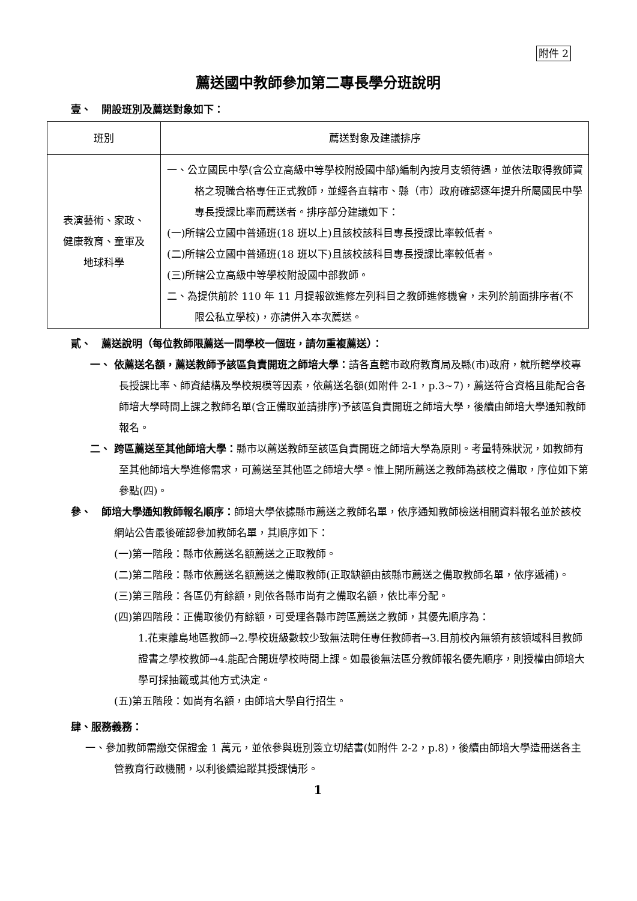附件 2
薦送國中教師參加第二專長學分班說明
壹、　開設班別及薦送對象如下：
| 班別 | 薦送對象及建議排序 |
| --- | --- |
| 表演藝術、家政、 健康教育、童軍及 地球科學 | 一、公立國民中學(含公立高級中等學校附設國中部)編制內按月支領待遇，並依法取得教師資格之現職合格專任正式教師，並經各直轄市、縣（市）政府確認逐年提升所屬國民中學專長授課比率而薦送者。排序部分建議如下： (一)所轄公立國中普通班(18 班以上)且該校該科目專長授課比率較低者。 (二)所轄公立國中普通班(18 班以下)且該校該科目專長授課比率較低者。 (三)所轄公立高級中等學校附設國中部教師。 二、為提供前於 110 年 11 月提報欲進修左列科目之教師進修機會，未列於前面排序者(不限公私立學校)，亦請併入本次薦送。 |
貳、　薦送說明（每位教師限薦送一間學校一個班，請勿重複薦送）：
一、 依薦送名額，薦送教師予該區負責開班之師培大學：請各直轄市政府教育局及縣(市)政府，就所轄學校專長授課比率、師資結構及學校規模等因素，依薦送名額(如附件 2-1，p.3~7)，薦送符合資格且能配合各師培大學時間上課之教師名單(含正備取並請排序)予該區負責開班之師培大學，後續由師培大學通知教師報名。
二、 跨區薦送至其他師培大學：縣市以薦送教師至該區負責開班之師培大學為原則。考量特殊狀況，如教師有至其他師培大學進修需求，可薦送至其他區之師培大學。惟上開所薦送之教師為該校之備取，序位如下第參點(四)。
參、　師培大學通知教師報名順序：師培大學依據縣市薦送之教師名單，依序通知教師檢送相關資料報名並於該校網站公告最後確認參加教師名單，其順序如下：
(一)第一階段：縣市依薦送名額薦送之正取教師。
(二)第二階段：縣市依薦送名額薦送之備取教師(正取缺額由該縣市薦送之備取教師名單，依序遞補)。
(三)第三階段：各區仍有餘額，則依各縣市尚有之備取名額，依比率分配。
(四)第四階段：正備取後仍有餘額，可受理各縣市跨區薦送之教師，其優先順序為：
1.花東離島地區教師→2.學校班級數較少致無法聘任專任教師者→3.目前校內無領有該領域科目教師證書之學校教師→4.能配合開班學校時間上課。如最後無法區分教師報名優先順序，則授權由師培大學可採抽籤或其他方式決定。
(五)第五階段：如尚有名額，由師培大學自行招生。
肆、服務義務：
一、參加教師需繳交保證金 1 萬元，並依參與班別簽立切結書(如附件 2-2，p.8)，後續由師培大學造冊送各主管教育行政機關，以利後續追蹤其授課情形。
1